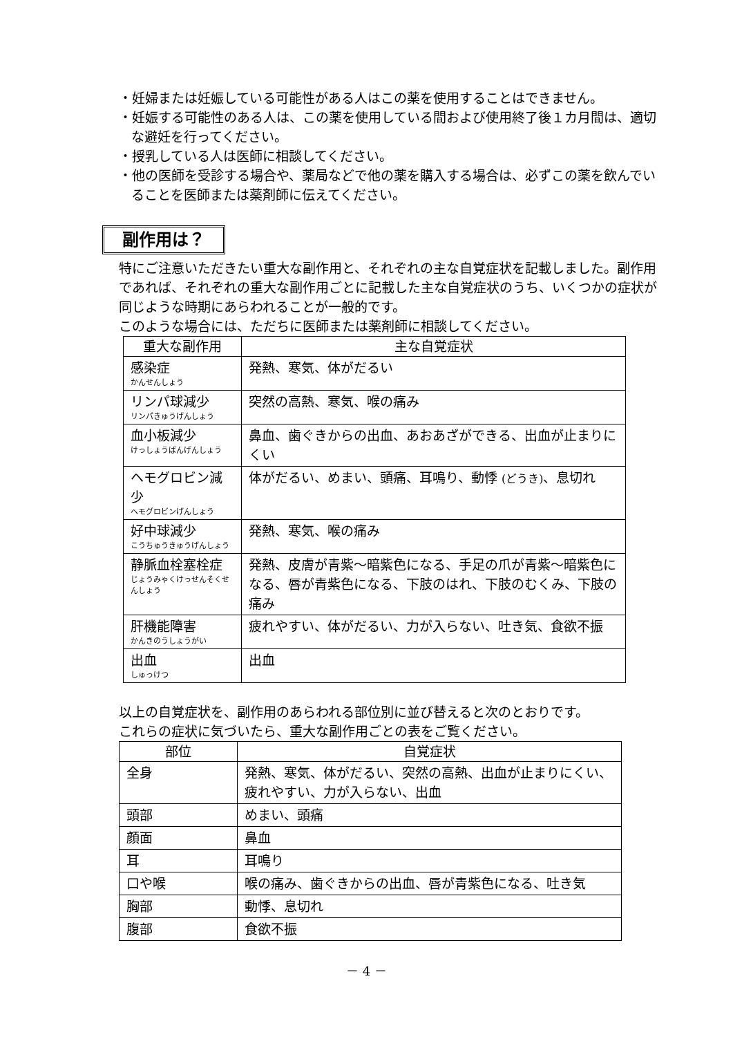・妊婦または妊娠している可能性がある人はこの薬を使用することはできません。
・妊娠する可能性のある人は、この薬を使用している間および使用終了後１カ月間は、適切な避妊を行ってください。
・授乳している人は医師に相談してください。
・他の医師を受診する場合や、薬局などで他の薬を購入する場合は、必ずこの薬を飲んでいることを医師または薬剤師に伝えてください。
副作用は？
特にご注意いただきたい重大な副作用と、それぞれの主な自覚症状を記載しました。副作用であれば、それぞれの重大な副作用ごとに記載した主な自覚症状のうち、いくつかの症状が同じような時期にあらわれることが一般的です。
このような場合には、ただちに医師または薬剤師に相談してください。
| 重大な副作用 | 主な自覚症状 |
| --- | --- |
| 感染症 かんせんしょう | 発熱、寒気、体がだるい |
| リンパ球減少 リンパきゅうげんしょう | 突然の高熱、寒気、喉の痛み |
| 血小板減少 けっしょうばんげんしょう | 鼻血、歯ぐきからの出血、あおあざができる、出血が止まりにくい |
| ヘモグロビン減少 ヘモグロビンげんしょう | 体がだるい、めまい、頭痛、耳鳴り、動悸 (どうき) 、息切れ |
| 好中球減少 こうちゅうきゅうげんしょう | 発熱、寒気、喉の痛み |
| 静脈血栓塞栓症 じょうみゃくけっせんそくせんしょう | 発熱、皮膚が青紫～暗紫色になる、手足の爪が青紫～暗紫色になる、唇が青紫色になる、下肢のはれ、下肢のむくみ、下肢の痛み |
| 肝機能障害 かんきのうしょうがい | 疲れやすい、体がだるい、力が入らない、吐き気、食欲不振 |
| 出血 しゅっけつ | 出血 |
以上の自覚症状を、副作用のあらわれる部位別に並び替えると次のとおりです。
これらの症状に気づいたら、重大な副作用ごとの表をご覧ください。
| 部位 | 自覚症状 |
| --- | --- |
| 全身 | 発熱、寒気、体がだるい、突然の高熱、出血が止まりにくい、疲れやすい、力が入らない、出血 |
| 頭部 | めまい、頭痛 |
| 顔面 | 鼻血 |
| 耳 | 耳鳴り |
| 口や喉 | 喉の痛み、歯ぐきからの出血、唇が青紫色になる、吐き気 |
| 胸部 | 動悸、息切れ |
| 腹部 | 食欲不振 |
－ 4 －